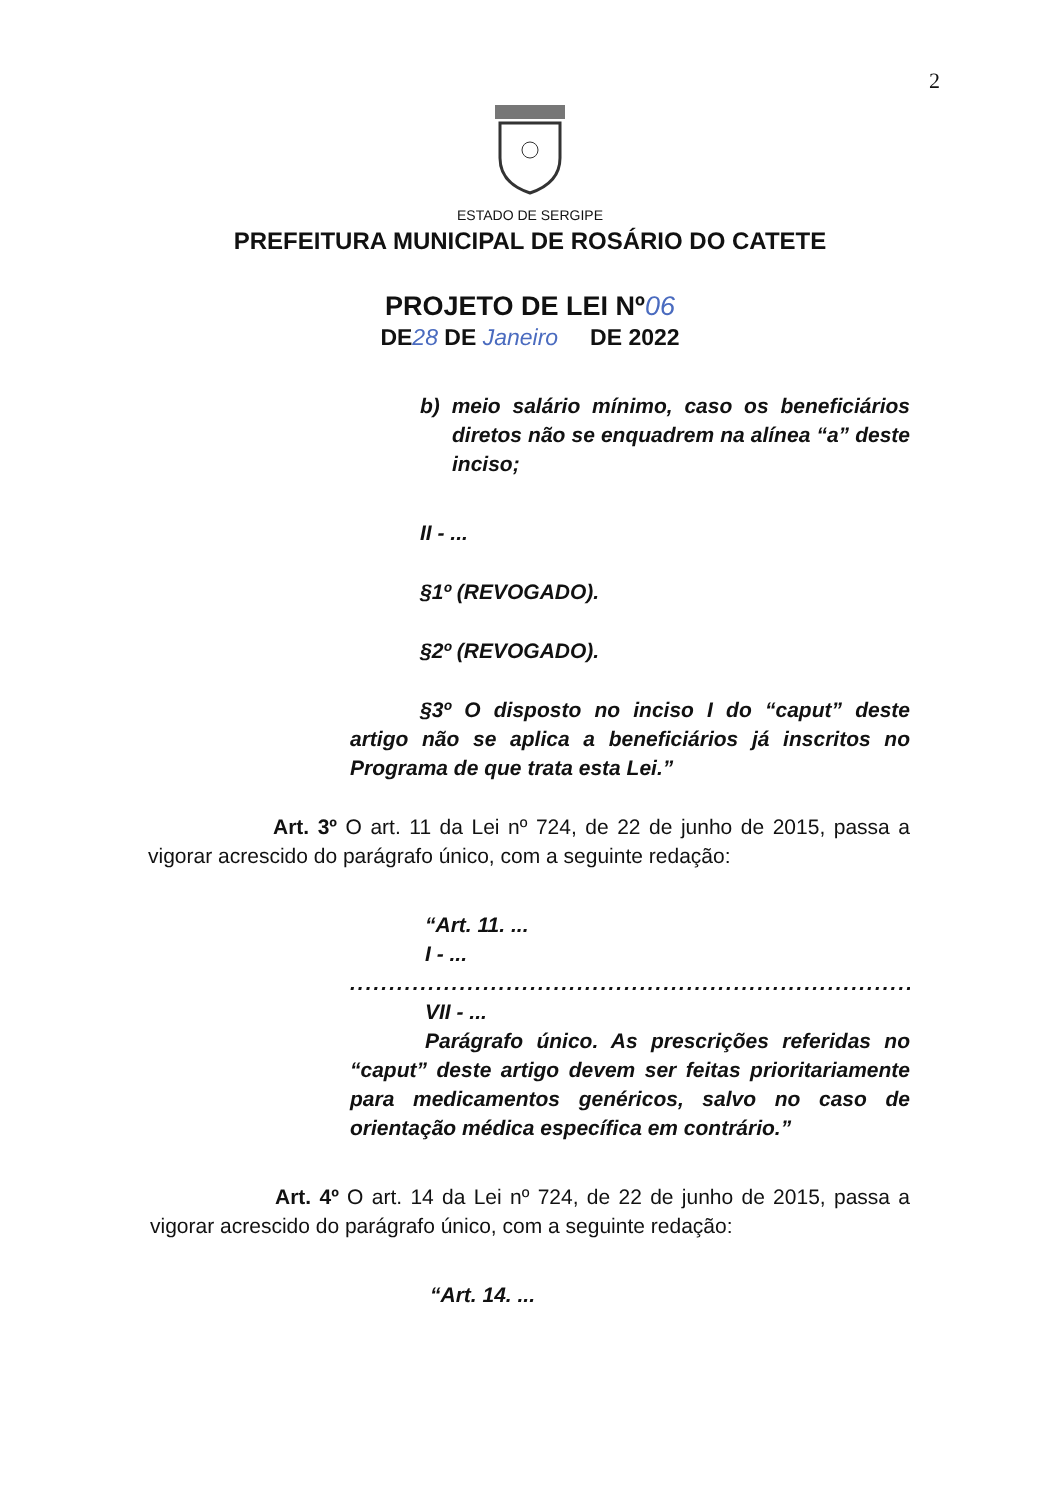2
ESTADO DE SERGIPE
PREFEITURA MUNICIPAL DE ROSÁRIO DO CATETE
PROJETO DE LEI Nº06
DE28 DE Janeiro DE 2022
b) meio salário mínimo, caso os beneficiários diretos não se enquadrem na alínea “a” deste inciso;
II - ...
§1º (REVOGADO).
§2º (REVOGADO).
§3º O disposto no inciso I do “caput” deste artigo não se aplica a beneficiários já inscritos no Programa de que trata esta Lei.”
Art. 3º O art. 11 da Lei nº 724, de 22 de junho de 2015, passa a vigorar acrescido do parágrafo único, com a seguinte redação:
“Art. 11. ...
I - ...
..........................................................................
VII - ...
Parágrafo único. As prescrições referidas no “caput” deste artigo devem ser feitas prioritariamente para medicamentos genéricos, salvo no caso de orientação médica específica em contrário.”
Art. 4º O art. 14 da Lei nº 724, de 22 de junho de 2015, passa a vigorar acrescido do parágrafo único, com a seguinte redação:
“Art. 14. ...